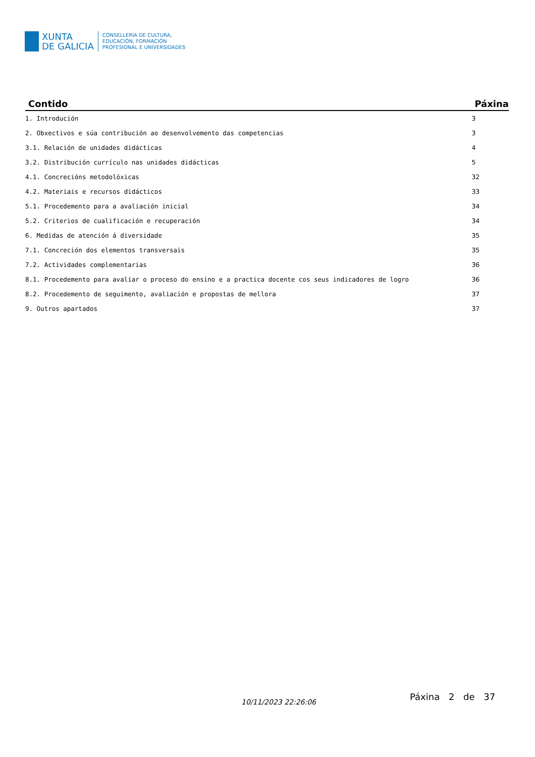XUNTA
DE GALICIA
CONSELLERÍA DE CULTURA,
EDUCACIÓN, FORMACIÓN
PROFESIONAL E UNIVERSIDADES
| Contido | Páxina |
| --- | --- |
| 1. Introdución | 3 |
| 2. Obxectivos e súa contribución ao desenvolvemento das competencias | 3 |
| 3.1. Relación de unidades didácticas | 4 |
| 3.2. Distribución currículo nas unidades didácticas | 5 |
| 4.1. Concrecións metodolóxicas | 32 |
| 4.2. Materiais e recursos didácticos | 33 |
| 5.1. Procedemento para a avaliación inicial | 34 |
| 5.2. Criterios de cualificación e recuperación | 34 |
| 6. Medidas de atención á diversidade | 35 |
| 7.1. Concreción dos elementos transversais | 35 |
| 7.2. Actividades complementarias | 36 |
| 8.1. Procedemento para avaliar o proceso do ensino e a practica docente cos seus indicadores de logro | 36 |
| 8.2. Procedemento de seguimento, avaliación e propostas de mellora | 37 |
| 9. Outros apartados | 37 |
10/11/2023 22:26:06 Páxina 2 de 37